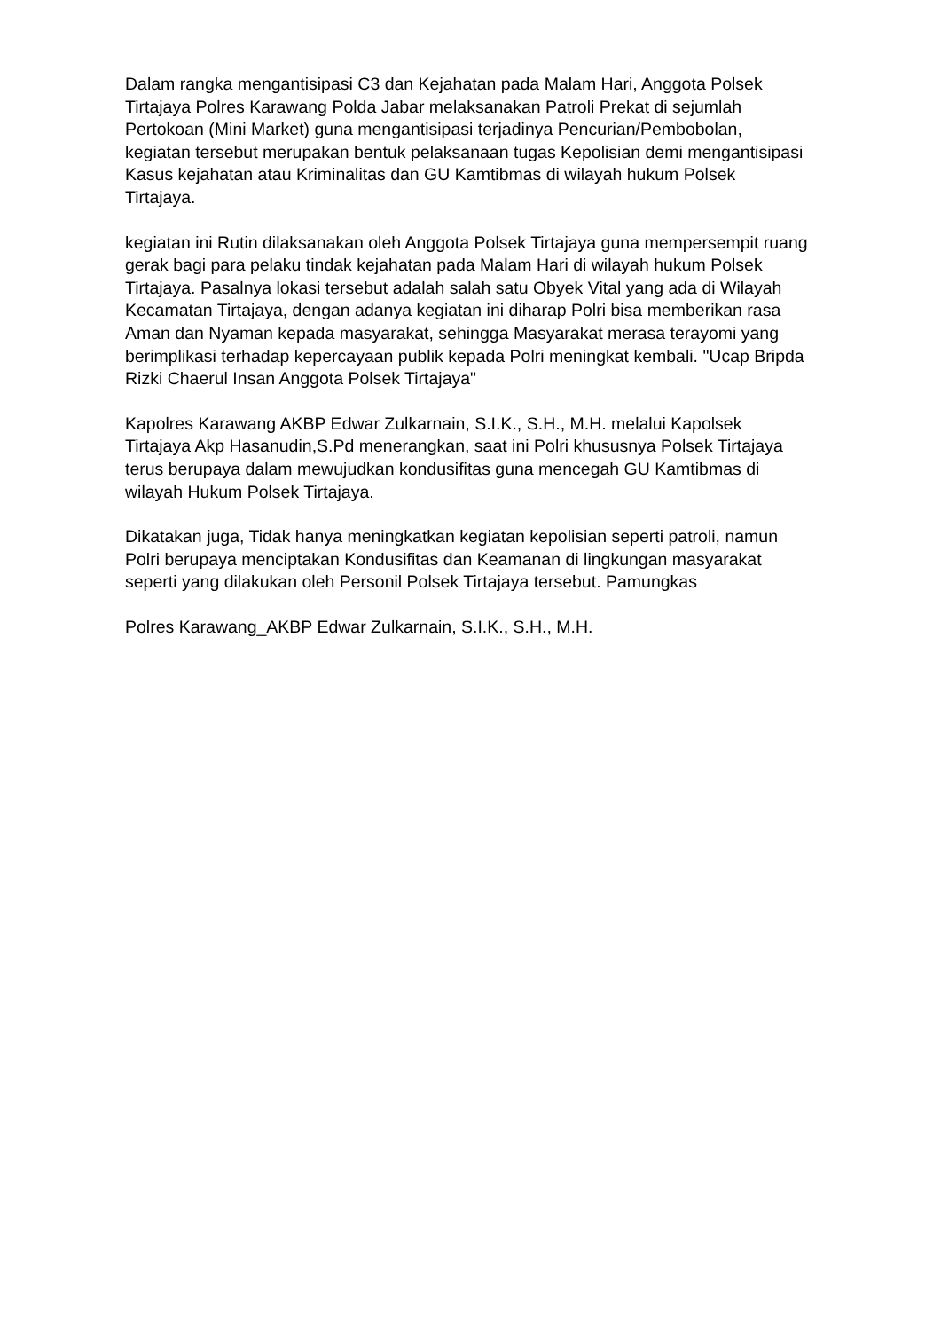Dalam rangka mengantisipasi C3 dan Kejahatan pada Malam Hari, Anggota Polsek Tirtajaya Polres Karawang Polda Jabar melaksanakan Patroli Prekat di sejumlah Pertokoan (Mini Market) guna mengantisipasi terjadinya Pencurian/Pembobolan, kegiatan tersebut merupakan bentuk pelaksanaan tugas Kepolisian demi mengantisipasi Kasus kejahatan atau Kriminalitas dan GU Kamtibmas di wilayah hukum Polsek Tirtajaya.
kegiatan ini Rutin dilaksanakan oleh Anggota Polsek Tirtajaya guna mempersempit ruang gerak bagi para pelaku tindak kejahatan pada Malam Hari di wilayah hukum Polsek Tirtajaya. Pasalnya lokasi tersebut adalah salah satu Obyek Vital yang ada di Wilayah Kecamatan Tirtajaya, dengan adanya kegiatan ini diharap Polri bisa memberikan rasa Aman dan Nyaman kepada masyarakat, sehingga Masyarakat merasa terayomi yang berimplikasi terhadap kepercayaan publik kepada Polri meningkat kembali. "Ucap Bripda Rizki Chaerul Insan Anggota Polsek Tirtajaya"
Kapolres Karawang AKBP Edwar Zulkarnain, S.I.K., S.H., M.H. melalui Kapolsek Tirtajaya Akp Hasanudin,S.Pd menerangkan, saat ini Polri khususnya Polsek Tirtajaya terus berupaya dalam mewujudkan kondusifitas guna mencegah GU Kamtibmas di wilayah Hukum Polsek Tirtajaya.
Dikatakan juga, Tidak hanya meningkatkan kegiatan kepolisian seperti patroli, namun Polri berupaya menciptakan Kondusifitas dan Keamanan di lingkungan masyarakat seperti yang dilakukan oleh Personil Polsek Tirtajaya tersebut. Pamungkas
Polres Karawang_AKBP Edwar Zulkarnain, S.I.K., S.H., M.H.